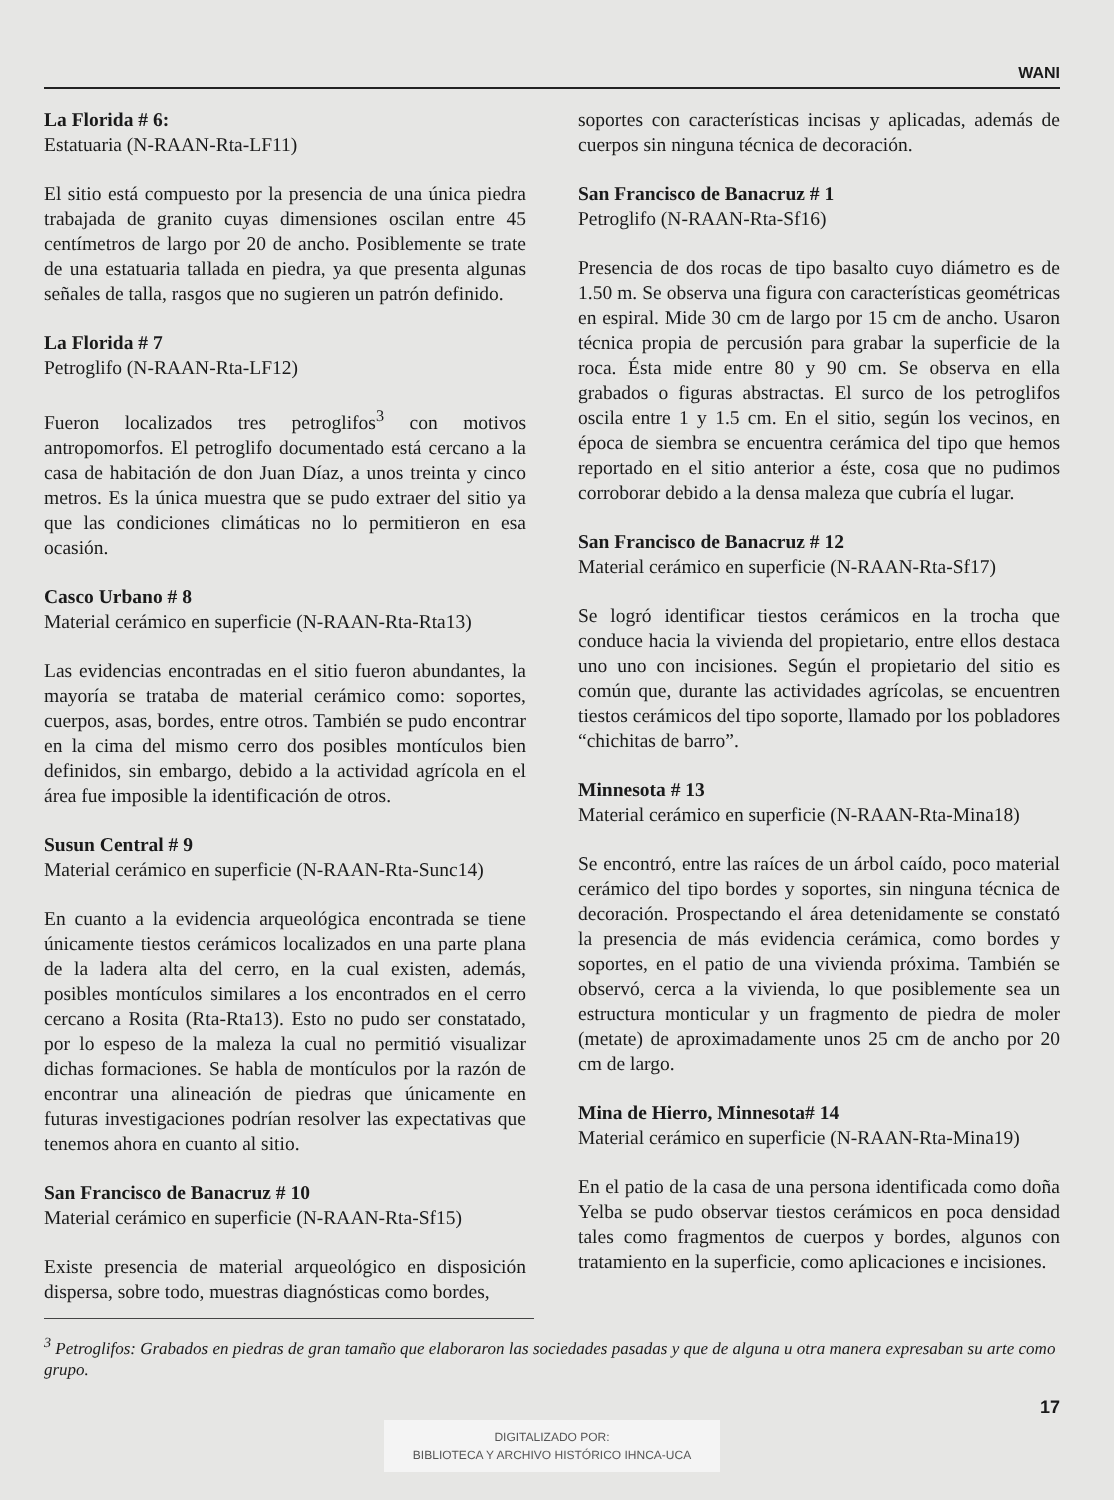WANI
La Florida # 6:
Estatuaria (N-RAAN-Rta-LF11)
El sitio está compuesto por la presencia de una única piedra trabajada de granito cuyas dimensiones oscilan entre 45 centímetros de largo por 20 de ancho. Posiblemente se trate de una estatuaria tallada en piedra, ya que presenta algunas señales de talla, rasgos que no sugieren un patrón definido.
La Florida # 7
Petroglifo (N-RAAN-Rta-LF12)
Fueron localizados tres petroglifos<sup>3</sup> con motivos antropomorfos. El petroglifo documentado está cercano a la casa de habitación de don Juan Díaz, a unos treinta y cinco metros. Es la única muestra que se pudo extraer del sitio ya que las condiciones climáticas no lo permitieron en esa ocasión.
Casco Urbano # 8
Material cerámico en superficie (N-RAAN-Rta-Rta13)
Las evidencias encontradas en el sitio fueron abundantes, la mayoría se trataba de material cerámico como: soportes, cuerpos, asas, bordes, entre otros. También se pudo encontrar en la cima del mismo cerro dos posibles montículos bien definidos, sin embargo, debido a la actividad agrícola en el área fue imposible la identificación de otros.
Susun Central # 9
Material cerámico en superficie (N-RAAN-Rta-Sunc14)
En cuanto a la evidencia arqueológica encontrada se tiene únicamente tiestos cerámicos localizados en una parte plana de la ladera alta del cerro, en la cual existen, además, posibles montículos similares a los encontrados en el cerro cercano a Rosita (Rta-Rta13). Esto no pudo ser constatado, por lo espeso de la maleza la cual no permitió visualizar dichas formaciones. Se habla de montículos por la razón de encontrar una alineación de piedras que únicamente en futuras investigaciones podrían resolver las expectativas que tenemos ahora en cuanto al sitio.
San Francisco de Banacruz # 10
Material cerámico en superficie (N-RAAN-Rta-Sf15)
Existe presencia de material arqueológico en disposición dispersa, sobre todo, muestras diagnósticas como bordes,
soportes con características incisas y aplicadas, además de cuerpos sin ninguna técnica de decoración.
San Francisco de Banacruz # 1
Petroglifo (N-RAAN-Rta-Sf16)
Presencia de dos rocas de tipo basalto cuyo diámetro es de 1.50 m. Se observa una figura con características geométricas en espiral. Mide 30 cm de largo por 15 cm de ancho. Usaron técnica propia de percusión para grabar la superficie de la roca. Ésta mide entre 80 y 90 cm. Se observa en ella grabados o figuras abstractas. El surco de los petroglifos oscila entre 1 y 1.5 cm. En el sitio, según los vecinos, en época de siembra se encuentra cerámica del tipo que hemos reportado en el sitio anterior a éste, cosa que no pudimos corroborar debido a la densa maleza que cubría el lugar.
San Francisco de Banacruz # 12
Material cerámico en superficie (N-RAAN-Rta-Sf17)
Se logró identificar tiestos cerámicos en la trocha que conduce hacia la vivienda del propietario, entre ellos destaca uno uno con incisiones. Según el propietario del sitio es común que, durante las actividades agrícolas, se encuentren tiestos cerámicos del tipo soporte, llamado por los pobladores “chichitas de barro”.
Minnesota # 13
Material cerámico en superficie (N-RAAN-Rta-Mina18)
Se encontró, entre las raíces de un árbol caído, poco material cerámico del tipo bordes y soportes, sin ninguna técnica de decoración. Prospectando el área detenidamente se constató la presencia de más evidencia cerámica, como bordes y soportes, en el patio de una vivienda próxima. También se observó, cerca a la vivienda, lo que posiblemente sea un estructura monticular y un fragmento de piedra de moler (metate) de aproximadamente unos 25 cm de ancho por 20 cm de largo.
Mina de Hierro, Minnesota# 14
Material cerámico en superficie (N-RAAN-Rta-Mina19)
En el patio de la casa de una persona identificada como doña Yelba se pudo observar tiestos cerámicos en poca densidad tales como fragmentos de cuerpos y bordes, algunos con tratamiento en la superficie, como aplicaciones e incisiones.
<sup>3</sup> Petroglifos: Grabados en piedras de gran tamaño que elaboraron las sociedades pasadas y que de alguna u otra manera expresaban su arte como grupo.
17
DIGITALIZADO POR:
BIBLIOTECA Y ARCHIVO HISTÓRICO IHNCA-UCA